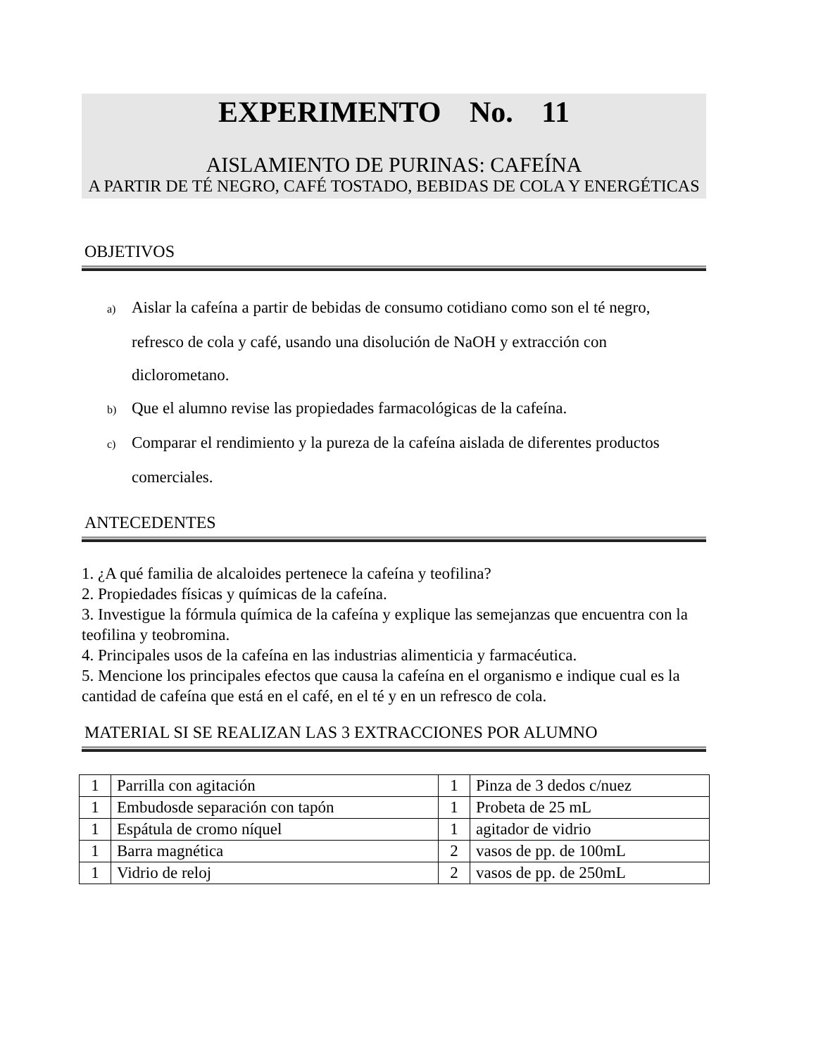EXPERIMENTO No. 11
AISLAMIENTO DE PURINAS: CAFEÍNA
A PARTIR DE TÉ NEGRO, CAFÉ TOSTADO, BEBIDAS DE COLA Y ENERGÉTICAS
OBJETIVOS
a) Aislar la cafeína a partir de bebidas de consumo cotidiano como son el té negro, refresco de cola y café, usando una disolución de NaOH y extracción con diclorometano.
b) Que el alumno revise las propiedades farmacológicas de la cafeína.
c) Comparar el rendimiento y la pureza de la cafeína aislada de diferentes productos comerciales.
ANTECEDENTES
1. ¿A qué familia de alcaloides pertenece la cafeína y teofilina?
2. Propiedades físicas y químicas de la cafeína.
3. Investigue la fórmula química de la cafeína y explique las semejanzas que encuentra con la teofilina y teobromina.
4. Principales usos de la cafeína en las industrias alimenticia y farmacéutica.
5. Mencione los principales efectos que causa la cafeína en el organismo e indique cual es la cantidad de cafeína que está en el café, en el té y en un refresco de cola.
MATERIAL SI SE REALIZAN LAS 3 EXTRACCIONES POR ALUMNO
| 1 | Parrilla con agitación | 1 | Pinza de 3 dedos c/nuez |
| 1 | Embudosde separación con tapón | 1 | Probeta de 25 mL |
| 1 | Espátula de cromo níquel | 1 | agitador de vidrio |
| 1 | Barra magnética | 2 | vasos de pp. de 100mL |
| 1 | Vidrio de reloj | 2 | vasos de pp. de 250mL |